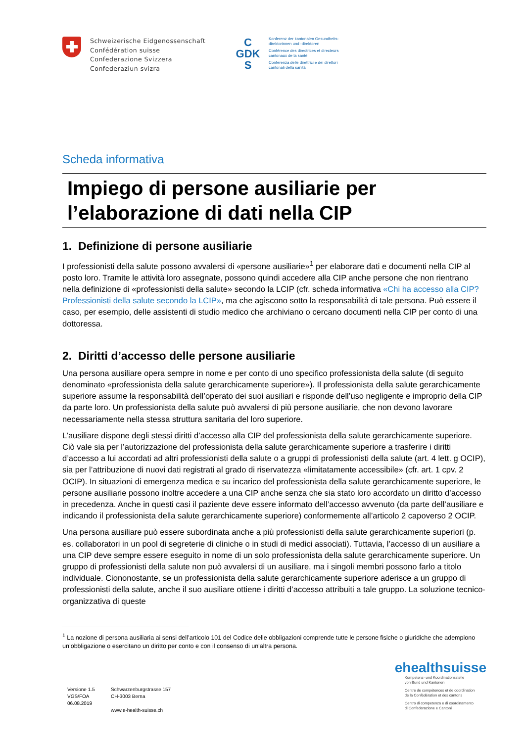Schweizerische Eidgenossenschaft
Confédération suisse
Confederazione Svizzera
Confederaziun svizra
C
GDK
S
Konferenz der kantonalen Gesundheits-
direktorinnen und -direktoren
Conférence des directrices et directeurs
cantonaux de la santé
Conferenza delle direttrici e dei direttori
cantonali della sanità
Scheda informativa
Impiego di persone ausiliarie per l’elaborazione di dati nella CIP
1. Definizione di persone ausiliarie
I professionisti della salute possono avvalersi di «persone ausiliarie»<sup>1</sup> per elaborare dati e documenti nella CIP al posto loro. Tramite le attività loro assegnate, possono quindi accedere alla CIP anche persone che non rientrano nella definizione di «professionisti della salute» secondo la LCIP (cfr. scheda informativa «Chi ha accesso alla CIP? Professionisti della salute secondo la LCIP», ma che agiscono sotto la responsabilità di tale persona. Può essere il caso, per esempio, delle assistenti di studio medico che archiviano o cercano documenti nella CIP per conto di una dottoressa.
2. Diritti d’accesso delle persone ausiliarie
Una persona ausiliare opera sempre in nome e per conto di uno specifico professionista della salute (di seguito denominato «professionista della salute gerarchicamente superiore»). Il professionista della salute gerarchicamente superiore assume la responsabilità dell’operato dei suoi ausiliari e risponde dell’uso negligente e improprio della CIP da parte loro. Un professionista della salute può avvalersi di più persone ausiliarie, che non devono lavorare necessariamente nella stessa struttura sanitaria del loro superiore.
L’ausiliare dispone degli stessi diritti d’accesso alla CIP del professionista della salute gerarchicamente superiore. Ciò vale sia per l’autorizzazione del professionista della salute gerarchicamente superiore a trasferire i diritti d’accesso a lui accordati ad altri professionisti della salute o a gruppi di professionisti della salute (art. 4 lett. g OCIP), sia per l’attribuzione di nuovi dati registrati al grado di riservatezza «limitatamente accessibile» (cfr. art. 1 cpv. 2 OCIP). In situazioni di emergenza medica e su incarico del professionista della salute gerarchicamente superiore, le persone ausiliarie possono inoltre accedere a una CIP anche senza che sia stato loro accordato un diritto d’accesso in precedenza. Anche in questi casi il paziente deve essere informato dell’accesso avvenuto (da parte dell’ausiliare e indicando il professionista della salute gerarchicamente superiore) conformemente all’articolo 2 capoverso 2 OCIP.
Una persona ausiliare può essere subordinata anche a più professionisti della salute gerarchicamente superiori (p. es. collaboratori in un pool di segreterie di cliniche o in studi di medici associati). Tuttavia, l’accesso di un ausiliare a una CIP deve sempre essere eseguito in nome di un solo professionista della salute gerarchicamente superiore. Un gruppo di professionisti della salute non può avvalersi di un ausiliare, ma i singoli membri possono farlo a titolo individuale. Ciononostante, se un professionista della salute gerarchicamente superiore aderisce a un gruppo di professionisti della salute, anche il suo ausiliare ottiene i diritti d’accesso attribuiti a tale gruppo. La soluzione tecnico-organizzativa di queste
<sup>1</sup> La nozione di persona ausiliaria ai sensi dell’articolo 101 del Codice delle obbligazioni comprende tutte le persone fisiche o giuridiche che adempiono un’obbligazione o esercitano un diritto per conto e con il consenso di un’altra persona.
Versione 1.5
VGS/FOA
06.08.2019
Schwarzenburgstrasse 157
CH-3003 Berna
www.e-health-suisse.ch
ehealthsuisse
Kompetenz- und Koordinationsstelle
von Bund und Kantonen
Centre de compétences et de coordination
de la Confédération et des cantons
Centro di competenza e di coordinamento
di Confederazione e Cantoni